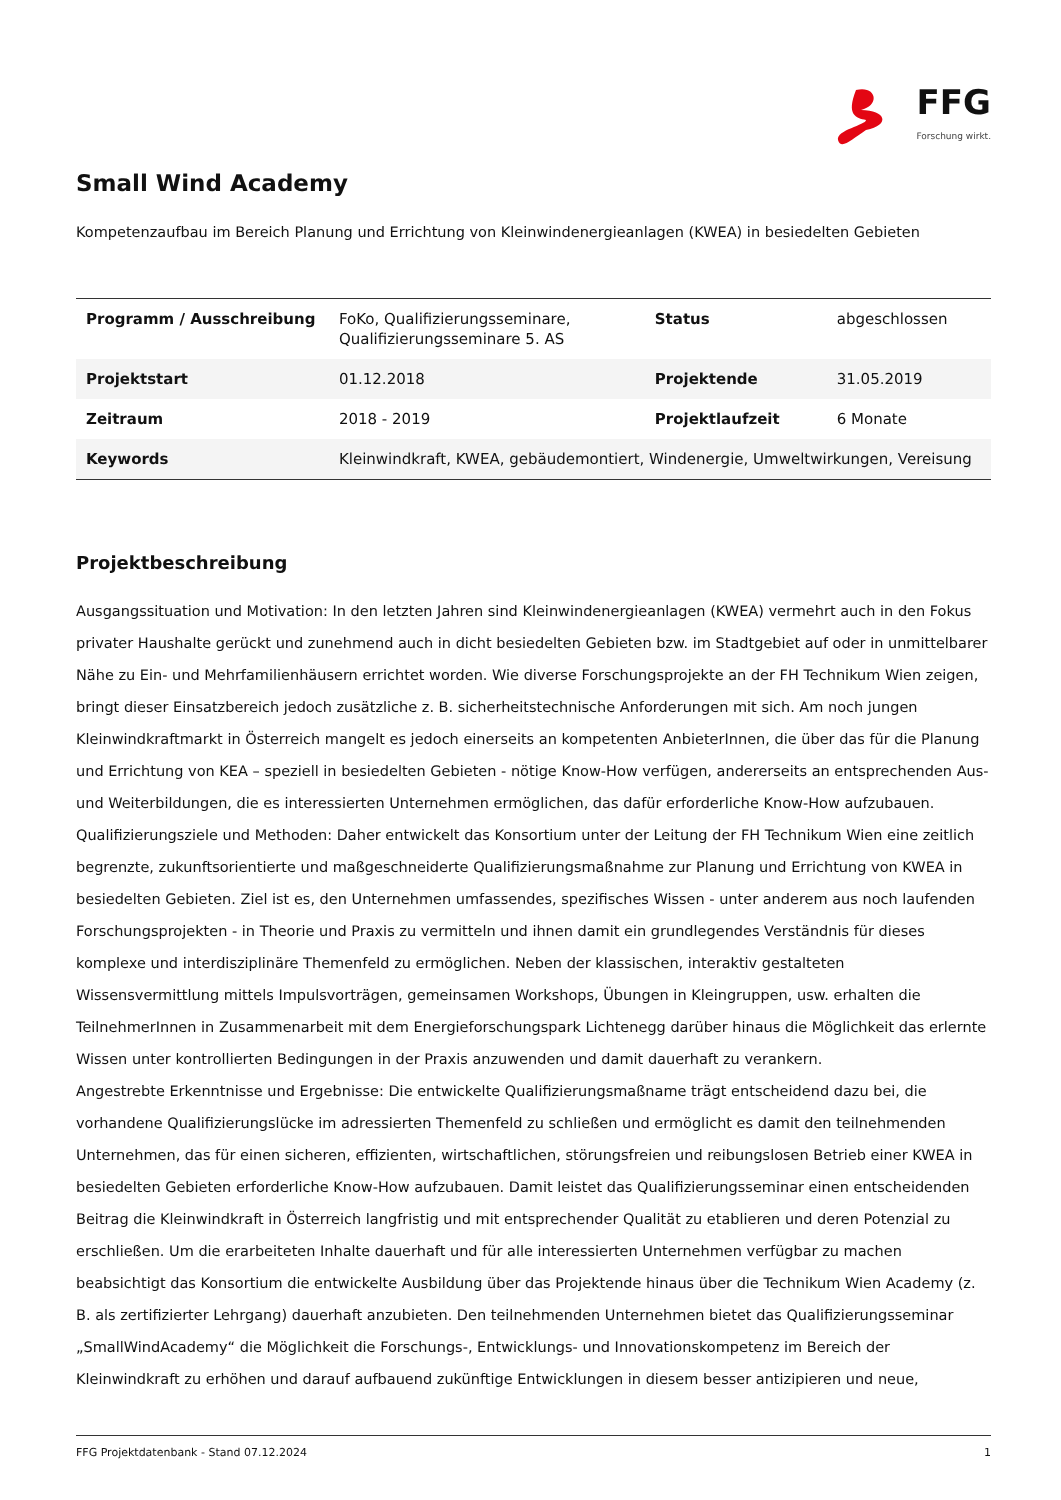FFG
Forschung wirkt.
Small Wind Academy
Kompetenzaufbau im Bereich Planung und Errichtung von Kleinwindenergieanlagen (KWEA) in besiedelten Gebieten
| Programm / Ausschreibung | FoKo, Qualifizierungsseminare, Qualifizierungsseminare 5. AS | Status | abgeschlossen |
| Projektstart | 01.12.2018 | Projektende | 31.05.2019 |
| Zeitraum | 2018 - 2019 | Projektlaufzeit | 6 Monate |
| Keywords | Kleinwindkraft, KWEA, gebäudemontiert, Windenergie, Umweltwirkungen, Vereisung | | |
Projektbeschreibung
Ausgangssituation und Motivation: In den letzten Jahren sind Kleinwindenergieanlagen (KWEA) vermehrt auch in den Fokus privater Haushalte gerückt und zunehmend auch in dicht besiedelten Gebieten bzw. im Stadtgebiet auf oder in unmittelbarer Nähe zu Ein- und Mehrfamilienhäusern errichtet worden. Wie diverse Forschungsprojekte an der FH Technikum Wien zeigen, bringt dieser Einsatzbereich jedoch zusätzliche z. B. sicherheitstechnische Anforderungen mit sich. Am noch jungen Kleinwindkraftmarkt in Österreich mangelt es jedoch einerseits an kompetenten AnbieterInnen, die über das für die Planung und Errichtung von KEA – speziell in besiedelten Gebieten - nötige Know-How verfügen, andererseits an entsprechenden Aus- und Weiterbildungen, die es interessierten Unternehmen ermöglichen, das dafür erforderliche Know-How aufzubauen.
Qualifizierungsziele und Methoden: Daher entwickelt das Konsortium unter der Leitung der FH Technikum Wien eine zeitlich begrenzte, zukunftsorientierte und maßgeschneiderte Qualifizierungsmaßnahme zur Planung und Errichtung von KWEA in besiedelten Gebieten. Ziel ist es, den Unternehmen umfassendes, spezifisches Wissen - unter anderem aus noch laufenden Forschungsprojekten - in Theorie und Praxis zu vermitteln und ihnen damit ein grundlegendes Verständnis für dieses komplexe und interdisziplinäre Themenfeld zu ermöglichen. Neben der klassischen, interaktiv gestalteten Wissensvermittlung mittels Impulsvorträgen, gemeinsamen Workshops, Übungen in Kleingruppen, usw. erhalten die TeilnehmerInnen in Zusammenarbeit mit dem Energieforschungspark Lichtenegg darüber hinaus die Möglichkeit das erlernte Wissen unter kontrollierten Bedingungen in der Praxis anzuwenden und damit dauerhaft zu verankern.
Angestrebte Erkenntnisse und Ergebnisse: Die entwickelte Qualifizierungsmaßname trägt entscheidend dazu bei, die vorhandene Qualifizierungslücke im adressierten Themenfeld zu schließen und ermöglicht es damit den teilnehmenden Unternehmen, das für einen sicheren, effizienten, wirtschaftlichen, störungsfreien und reibungslosen Betrieb einer KWEA in besiedelten Gebieten erforderliche Know-How aufzubauen. Damit leistet das Qualifizierungsseminar einen entscheidenden Beitrag die Kleinwindkraft in Österreich langfristig und mit entsprechender Qualität zu etablieren und deren Potenzial zu erschließen. Um die erarbeiteten Inhalte dauerhaft und für alle interessierten Unternehmen verfügbar zu machen beabsichtigt das Konsortium die entwickelte Ausbildung über das Projektende hinaus über die Technikum Wien Academy (z. B. als zertifizierter Lehrgang) dauerhaft anzubieten. Den teilnehmenden Unternehmen bietet das Qualifizierungsseminar „SmallWindAcademy“ die Möglichkeit die Forschungs-, Entwicklungs- und Innovationskompetenz im Bereich der Kleinwindkraft zu erhöhen und darauf aufbauend zukünftige Entwicklungen in diesem besser antizipieren und neue,
FFG Projektdatenbank - Stand 07.12.2024 1